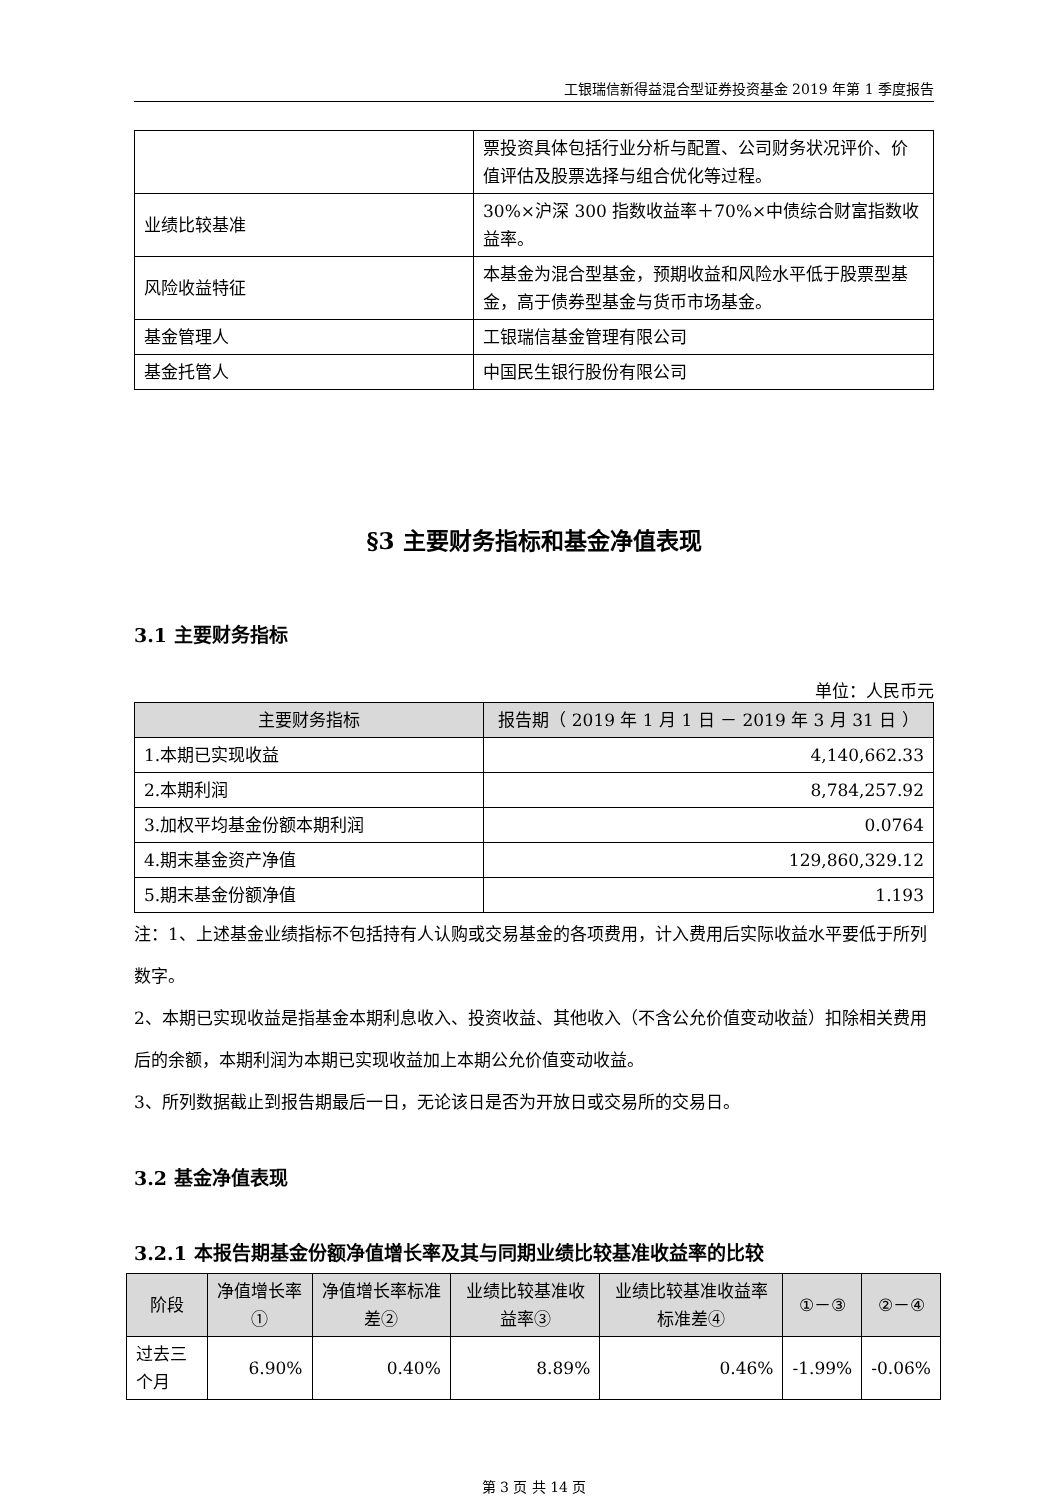工银瑞信新得益混合型证券投资基金 2019 年第 1 季度报告
| | 票投资具体包括行业分析与配置、公司财务状况评价、价值评估及股票选择与组合优化等过程。 |
| 业绩比较基准 | 30%×沪深 300 指数收益率＋70%×中债综合财富指数收益率。 |
| 风险收益特征 | 本基金为混合型基金，预期收益和风险水平低于股票型基金，高于债券型基金与货币市场基金。 |
| 基金管理人 | 工银瑞信基金管理有限公司 |
| 基金托管人 | 中国民生银行股份有限公司 |
§3 主要财务指标和基金净值表现
3.1 主要财务指标
单位：人民币元
| 主要财务指标 | 报告期（ 2019 年 1 月 1 日 － 2019 年 3 月 31 日 ） |
| --- | --- |
| 1.本期已实现收益 | 4,140,662.33 |
| 2.本期利润 | 8,784,257.92 |
| 3.加权平均基金份额本期利润 | 0.0764 |
| 4.期末基金资产净值 | 129,860,329.12 |
| 5.期末基金份额净值 | 1.193 |
注：1、上述基金业绩指标不包括持有人认购或交易基金的各项费用，计入费用后实际收益水平要低于所列数字。
2、本期已实现收益是指基金本期利息收入、投资收益、其他收入（不含公允价值变动收益）扣除相关费用后的余额，本期利润为本期已实现收益加上本期公允价值变动收益。
3、所列数据截止到报告期最后一日，无论该日是否为开放日或交易所的交易日。
3.2 基金净值表现
3.2.1 本报告期基金份额净值增长率及其与同期业绩比较基准收益率的比较
| 阶段 | 净值增长率① | 净值增长率标准差② | 业绩比较基准收益率③ | 业绩比较基准收益率标准差④ | ①－③ | ②－④ |
| --- | --- | --- | --- | --- | --- | --- |
| 过去三个月 | 6.90% | 0.40% | 8.89% | 0.46% | -1.99% | -0.06% |
第 3 页 共 14 页